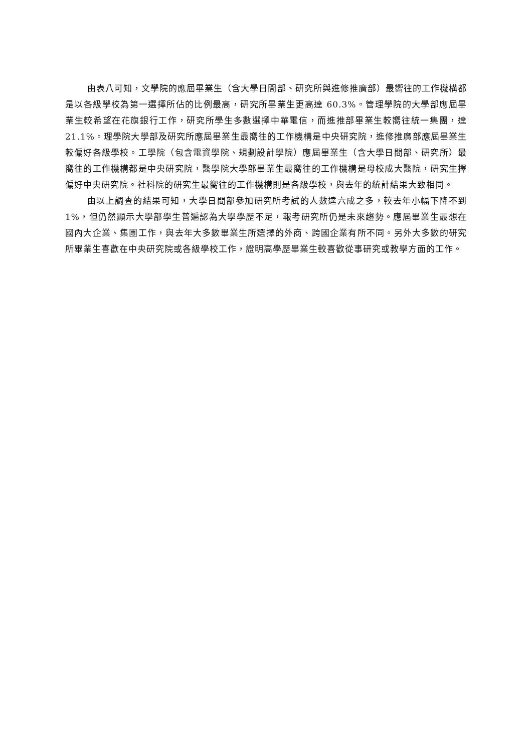由表八可知，文學院的應屆畢業生（含大學日間部、研究所與進修推廣部）最嚮往的工作機構都是以各級學校為第一選擇所佔的比例最高，研究所畢業生更高達 60.3%。管理學院的大學部應屆畢業生較希望在花旗銀行工作，研究所學生多數選擇中華電信，而進推部畢業生較嚮往統一集團，達 21.1%。理學院大學部及研究所應屆畢業生最嚮往的工作機構是中央研究院，進修推廣部應屆畢業生較偏好各級學校。工學院（包含電資學院、規劃設計學院）應屆畢業生（含大學日間部、研究所）最嚮往的工作機構都是中央研究院，醫學院大學部畢業生最嚮往的工作機構是母校成大醫院，研究生擇偏好中央研究院。社科院的研究生最嚮往的工作機構則是各級學校，與去年的統計結果大致相同。
由以上調查的結果可知，大學日間部參加研究所考試的人數達六成之多，較去年小幅下降不到 1%，但仍然顯示大學部學生普遍認為大學學歷不足，報考研究所仍是未來趨勢。應屆畢業生最想在國內大企業、集團工作，與去年大多數畢業生所選擇的外商、跨國企業有所不同。另外大多數的研究所畢業生喜歡在中央研究院或各級學校工作，證明高學歷畢業生較喜歡從事研究或教學方面的工作。